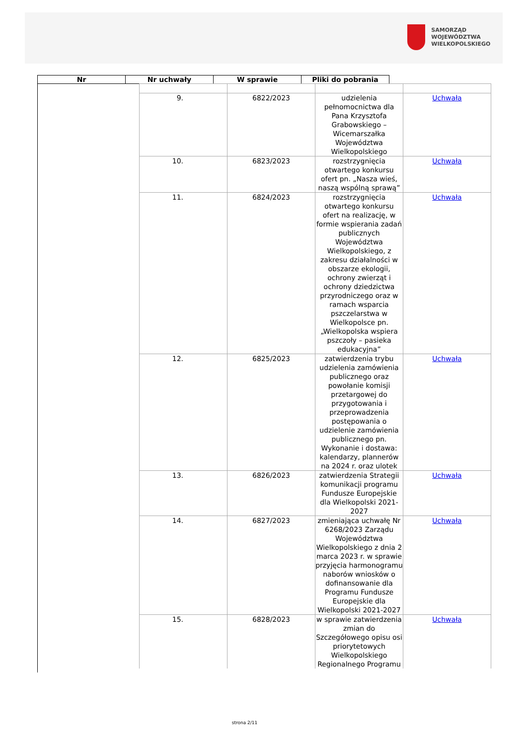SAMORZĄD WOJEWÓDZTWA
WIELKOPOLSKIEGO
| Nr | Nr uchwały | W sprawie | Pliki do pobrania |
| 9. | 6822/2023 | udzielenia pełnomocnictwa dla Pana Krzysztofa Grabowskiego – Wicemarszałka Województwa Wielkopolskiego | Uchwała |
| 10. | 6823/2023 | rozstrzygnięcia otwartego konkursu ofert pn. „Nasza wieś, naszą wspólną sprawą” | Uchwała |
| 11. | 6824/2023 | rozstrzygnięcia otwartego konkursu ofert na realizację, w formie wspierania zadań publicznych Województwa Wielkopolskiego, z zakresu działalności w obszarze ekologii, ochrony zwierząt i ochrony dziedzictwa przyrodniczego oraz w ramach wsparcia pszczelarstwa w Wielkopolsce pn. „Wielkopolska wspiera pszczoły – pasieka edukacyjna” | Uchwała |
| 12. | 6825/2023 | zatwierdzenia trybu udzielenia zamówienia publicznego oraz powołanie komisji przetargowej do przygotowania i przeprowadzenia postępowania o udzielenie zamówienia publicznego pn. Wykonanie i dostawa: kalendarzy, plannerów na 2024 r. oraz ulotek | Uchwała |
| 13. | 6826/2023 | zatwierdzenia Strategii komunikacji programu Fundusze Europejskie dla Wielkopolski 2021-2027 | Uchwała |
| 14. | 6827/2023 | zmieniająca uchwałę Nr 6268/2023 Zarządu Województwa Wielkopolskiego z dnia 2 marca 2023 r. w sprawie przyjęcia harmonogramu naborów wniosków o dofinansowanie dla Programu Fundusze Europejskie dla Wielkopolski 2021-2027 | Uchwała |
| 15. | 6828/2023 | w sprawie zatwierdzenia zmian do Szczegółowego opisu osi priorytetowych Wielkopolskiego Regionalnego Programu | Uchwała |
strona 2/11